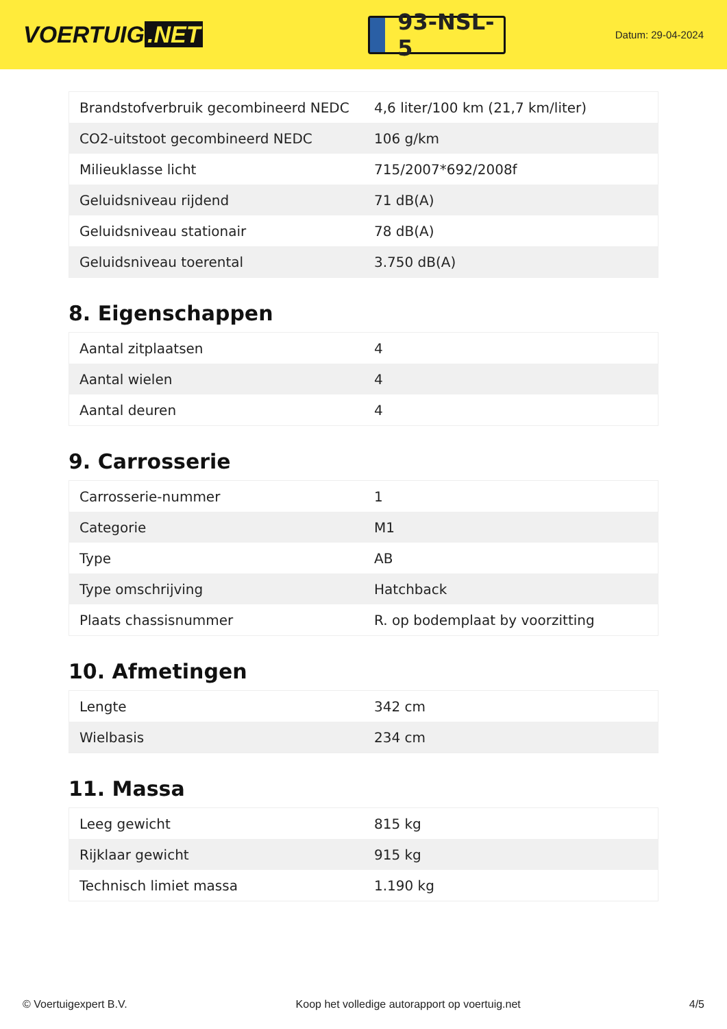VOERTUIG.NET
93-NSL-5
Datum: 29-04-2024
| Brandstofverbruik gecombineerd NEDC | 4,6 liter/100 km (21,7 km/liter) |
| CO2-uitstoot gecombineerd NEDC | 106 g/km |
| Milieuklasse licht | 715/2007*692/2008f |
| Geluidsniveau rijdend | 71 dB(A) |
| Geluidsniveau stationair | 78 dB(A) |
| Geluidsniveau toerental | 3.750 dB(A) |
8. Eigenschappen
| Aantal zitplaatsen | 4 |
| Aantal wielen | 4 |
| Aantal deuren | 4 |
9. Carrosserie
| Carrosserie-nummer | 1 |
| Categorie | M1 |
| Type | AB |
| Type omschrijving | Hatchback |
| Plaats chassisnummer | R. op bodemplaat by voorzitting |
10. Afmetingen
| Lengte | 342 cm |
| Wielbasis | 234 cm |
11. Massa
| Leeg gewicht | 815 kg |
| Rijklaar gewicht | 915 kg |
| Technisch limiet massa | 1.190 kg |
© Voertuigexpert B.V. Koop het volledige autorapport op voertuig.net 4/5